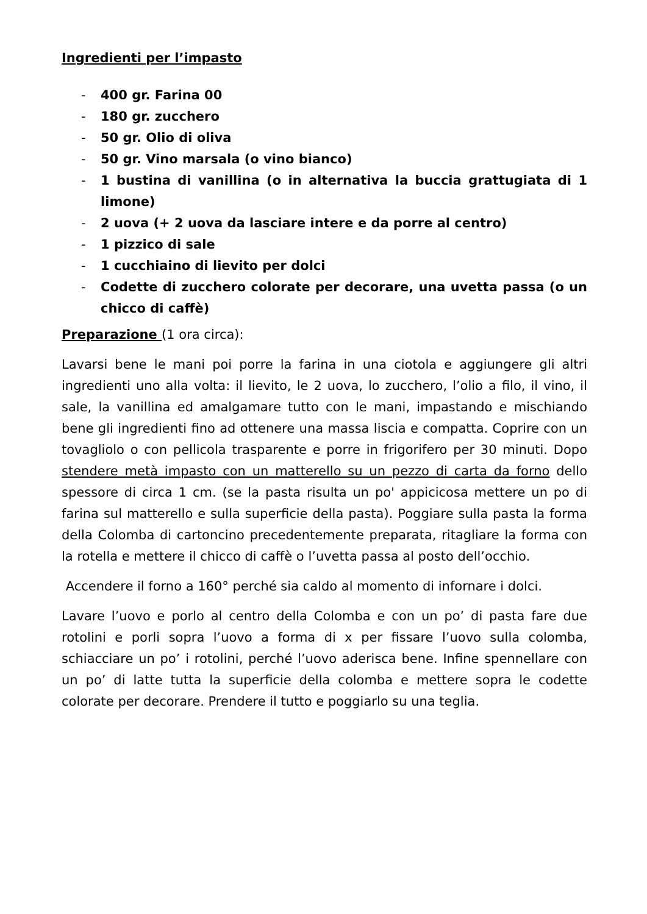Ingredienti per l’impasto
- 400 gr. Farina 00
- 180 gr. zucchero
- 50 gr. Olio di oliva
- 50 gr. Vino marsala (o vino bianco)
- 1 bustina di vanillina (o in alternativa la buccia grattugiata di 1 limone)
- 2 uova (+ 2 uova da lasciare intere e da porre al centro)
- 1 pizzico di sale
- 1 cucchiaino di lievito per dolci
- Codette di zucchero colorate per decorare, una uvetta passa (o un chicco di caffè)
Preparazione (1 ora circa):
Lavarsi bene le mani poi porre la farina in una ciotola e aggiungere gli altri ingredienti uno alla volta: il lievito, le 2 uova, lo zucchero, l’olio a filo, il vino, il sale, la vanillina ed amalgamare tutto con le mani, impastando e mischiando bene gli ingredienti fino ad ottenere una massa liscia e compatta. Coprire con un tovagliolo o con pellicola trasparente e porre in frigorifero per 30 minuti. Dopo stendere metà impasto con un matterello su un pezzo di carta da forno dello spessore di circa 1 cm. (se la pasta risulta un po' appicicosa mettere un po di farina sul matterello e sulla superficie della pasta). Poggiare sulla pasta la forma della Colomba di cartoncino precedentemente preparata, ritagliare la forma con la rotella e mettere il chicco di caffè o l’uvetta passa al posto dell’occhio.
Accendere il forno a 160° perché sia caldo al momento di infornare i dolci.
Lavare l’uovo e porlo al centro della Colomba e con un po’ di pasta fare due rotolini e porli sopra l’uovo a forma di x per fissare l’uovo sulla colomba, schiacciare un po’ i rotolini, perché l’uovo aderisca bene. Infine spennellare con un po’ di latte tutta la superficie della colomba e mettere sopra le codette colorate per decorare. Prendere il tutto e poggiarlo su una teglia.